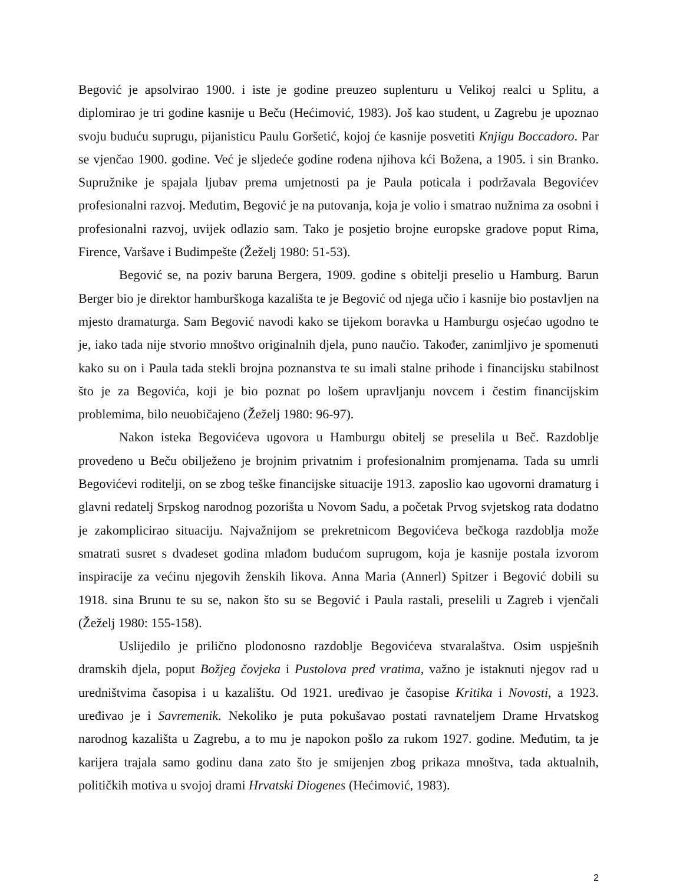Begović je apsolvirao 1900. i iste je godine preuzeo suplenturu u Velikoj realci u Splitu, a diplomirao je tri godine kasnije u Beču (Hećimović, 1983). Još kao student, u Zagrebu je upoznao svoju buduću suprugu, pijanisticu Paulu Goršetić, kojoj će kasnije posvetiti Knjigu Boccadoro. Par se vjenčao 1900. godine. Već je sljedeće godine rođena njihova kći Božena, a 1905. i sin Branko. Supružnike je spajala ljubav prema umjetnosti pa je Paula poticala i podržavala Begovićev profesionalni razvoj. Međutim, Begović je na putovanja, koja je volio i smatrao nužnima za osobni i profesionalni razvoj, uvijek odlazio sam. Tako je posjetio brojne europske gradove poput Rima, Firence, Varšave i Budimpešte (Žeželj 1980: 51-53).
Begović se, na poziv baruna Bergera, 1909. godine s obitelji preselio u Hamburg. Barun Berger bio je direktor hamburškoga kazališta te je Begović od njega učio i kasnije bio postavljen na mjesto dramaturga. Sam Begović navodi kako se tijekom boravka u Hamburgu osjećao ugodno te je, iako tada nije stvorio mnoštvo originalnih djela, puno naučio. Također, zanimljivo je spomenuti kako su on i Paula tada stekli brojna poznanstva te su imali stalne prihode i financijsku stabilnost što je za Begovića, koji je bio poznat po lošem upravljanju novcem i čestim financijskim problemima, bilo neuobičajeno (Žeželj 1980: 96-97).
Nakon isteka Begovićeva ugovora u Hamburgu obitelj se preselila u Beč. Razdoblje provedeno u Beču obilježeno je brojnim privatnim i profesionalnim promjenama. Tada su umrli Begovićevi roditelji, on se zbog teške financijske situacije 1913. zaposlio kao ugovorni dramaturg i glavni redatelj Srpskog narodnog pozorišta u Novom Sadu, a početak Prvog svjetskog rata dodatno je zakomplicirao situaciju. Najvažnijom se prekretnicom Begovićeva bečkoga razdoblja može smatrati susret s dvadeset godina mlađom budućom suprugom, koja je kasnije postala izvorom inspiracije za većinu njegovih ženskih likova. Anna Maria (Annerl) Spitzer i Begović dobili su 1918. sina Brunu te su se, nakon što su se Begović i Paula rastali, preselili u Zagreb i vjenčali (Žeželj 1980: 155-158).
Uslijedilo je prilično plodonosno razdoblje Begovićeva stvaralaštva. Osim uspješnih dramskih djela, poput Božjeg čovjeka i Pustolova pred vratima, važno je istaknuti njegov rad u uredništvima časopisa i u kazalištu. Od 1921. uređivao je časopise Kritika i Novosti, a 1923. uređivao je i Savremenik. Nekoliko je puta pokušavao postati ravnateljem Drame Hrvatskog narodnog kazališta u Zagrebu, a to mu je napokon pošlo za rukom 1927. godine. Međutim, ta je karijera trajala samo godinu dana zato što je smijenjen zbog prikaza mnoštva, tada aktualnih, političkih motiva u svojoj drami Hrvatski Diogenes (Hećimović, 1983).
2